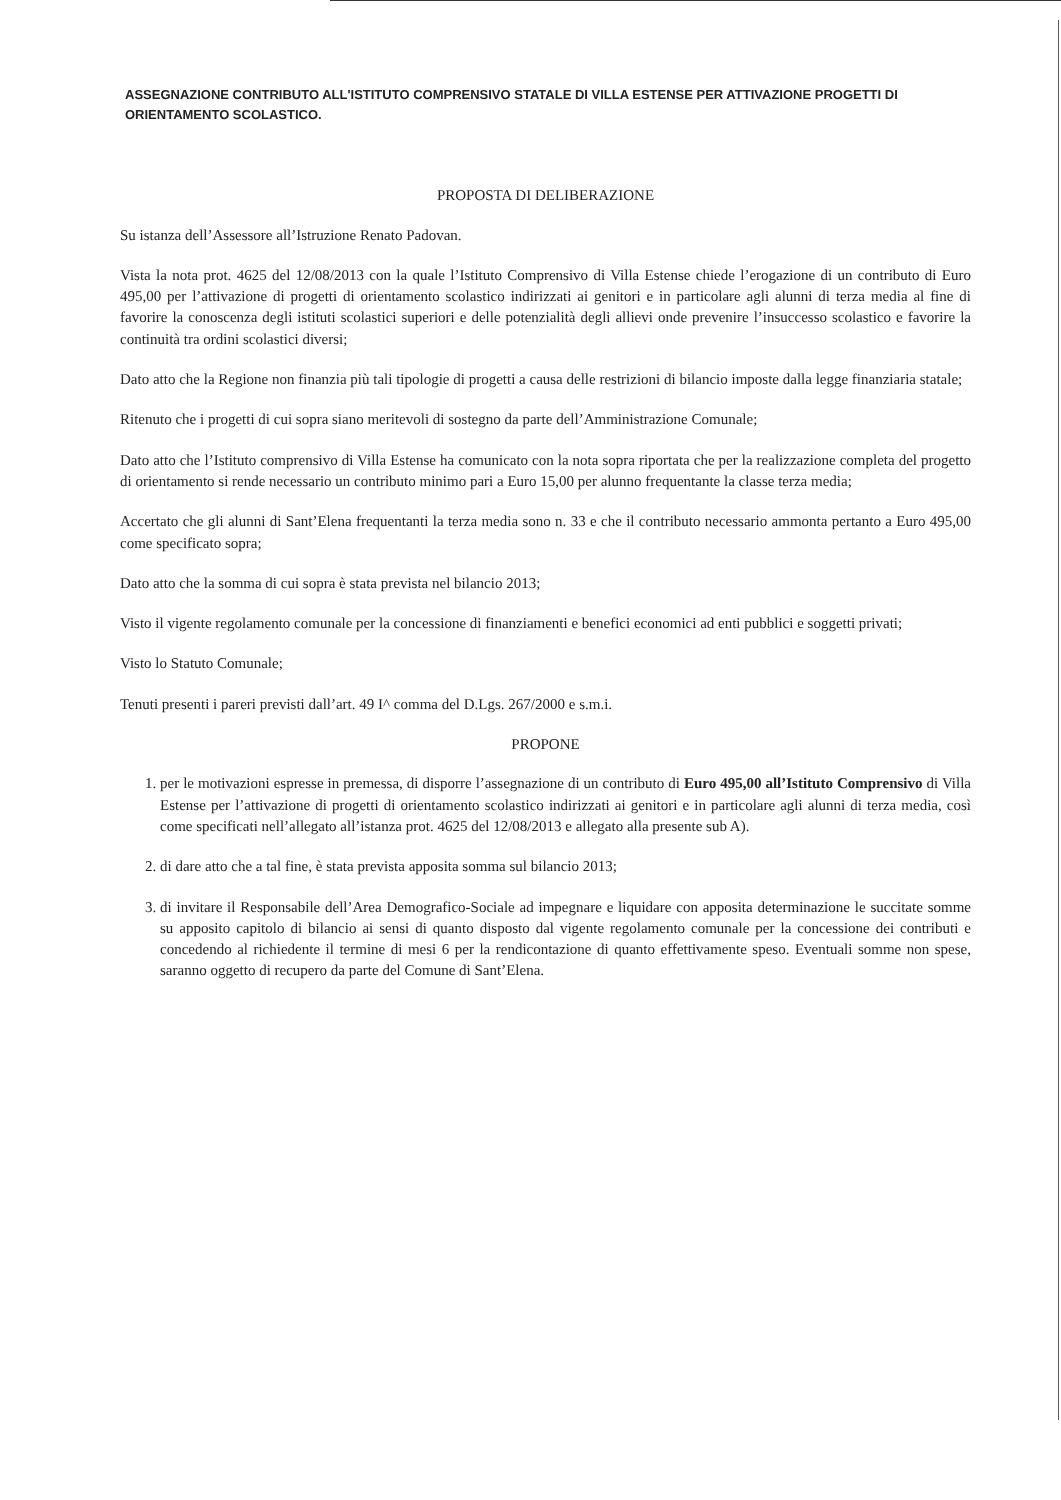ASSEGNAZIONE CONTRIBUTO ALL'ISTITUTO COMPRENSIVO STATALE DI VILLA ESTENSE PER ATTIVAZIONE PROGETTI DI ORIENTAMENTO SCOLASTICO.
PROPOSTA DI DELIBERAZIONE
Su istanza dell’Assessore all’Istruzione Renato Padovan.
Vista la nota prot. 4625 del 12/08/2013 con la quale l’Istituto Comprensivo di Villa Estense chiede l’erogazione di un contributo di Euro 495,00 per l’attivazione di progetti di orientamento scolastico indirizzati ai genitori e in particolare agli alunni di terza media al fine di favorire la conoscenza degli istituti scolastici superiori e delle potenzialità degli allievi onde prevenire l’insuccesso scolastico e favorire la continuità tra ordini scolastici diversi;
Dato atto che la Regione non finanzia più tali tipologie di progetti a causa delle restrizioni di bilancio imposte dalla legge finanziaria statale;
Ritenuto che i progetti di cui sopra siano meritevoli di sostegno da parte dell’Amministrazione Comunale;
Dato atto che l’Istituto comprensivo di Villa Estense ha comunicato con la nota sopra riportata che per la realizzazione completa del progetto di orientamento si rende necessario un contributo minimo pari a Euro 15,00 per alunno frequentante la classe terza media;
Accertato che gli alunni di Sant’Elena frequentanti la terza media sono n. 33 e che il contributo necessario ammonta pertanto a Euro 495,00 come specificato sopra;
Dato atto che la somma di cui sopra è stata prevista nel bilancio 2013;
Visto il vigente regolamento comunale per la concessione di finanziamenti e benefici economici ad enti pubblici e soggetti privati;
Visto lo Statuto Comunale;
Tenuti presenti i pareri previsti dall’art. 49 I^ comma del D.Lgs. 267/2000 e s.m.i.
PROPONE
1. per le motivazioni espresse in premessa, di disporre l’assegnazione di un contributo di Euro 495,00 all’Istituto Comprensivo di Villa Estense per l’attivazione di progetti di orientamento scolastico indirizzati ai genitori e in particolare agli alunni di terza media, così come specificati nell’allegato all’istanza prot. 4625 del 12/08/2013 e allegato alla presente sub A).
2. di dare atto che a tal fine, è stata prevista apposita somma sul bilancio 2013;
3. di invitare il Responsabile dell’Area Demografico-Sociale ad impegnare e liquidare con apposita determinazione le succitate somme su apposito capitolo di bilancio ai sensi di quanto disposto dal vigente regolamento comunale per la concessione dei contributi e concedendo al richiedente il termine di mesi 6 per la rendicontazione di quanto effettivamente speso. Eventuali somme non spese, saranno oggetto di recupero da parte del Comune di Sant’Elena.